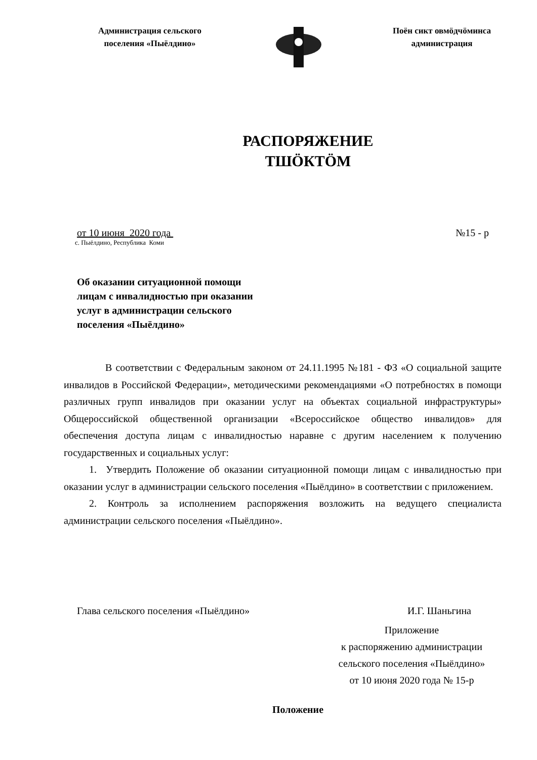Администрация сельского
поселения «Пыёлдино»
Поён сикт овмӧдчӧминса
администрация
РАСПОРЯЖЕНИЕ
ТШӦКТӦМ
от 10 июня 2020 года №15 - р
с. Пыёлдино, Республика Коми
Об оказании ситуационной помощи
лицам с инвалидностью при оказании
услуг в администрации сельского
поселения «Пыёлдино»
В соответствии с Федеральным законом от 24.11.1995 №181 - ФЗ «О социальной защите инвалидов в Российской Федерации», методическими рекомендациями «О потребностях в помощи различных групп инвалидов при оказании услуг на объектах социальной инфраструктуры» Общероссийской общественной организации «Всероссийское общество инвалидов» для обеспечения доступа лицам с инвалидностью наравне с другим населением к получению государственных и социальных услуг:
1. Утвердить Положение об оказании ситуационной помощи лицам с инвалидностью при оказании услуг в администрации сельского поселения «Пыёлдино» в соответствии с приложением.
2. Контроль за исполнением распоряжения возложить на ведущего специалиста администрации сельского поселения «Пыёлдино».
Глава сельского поселения «Пыёлдино» И.Г. Шаньгина
Приложение
к распоряжению администрации
сельского поселения «Пыёлдино»
от 10 июня 2020 года № 15-р
Положение